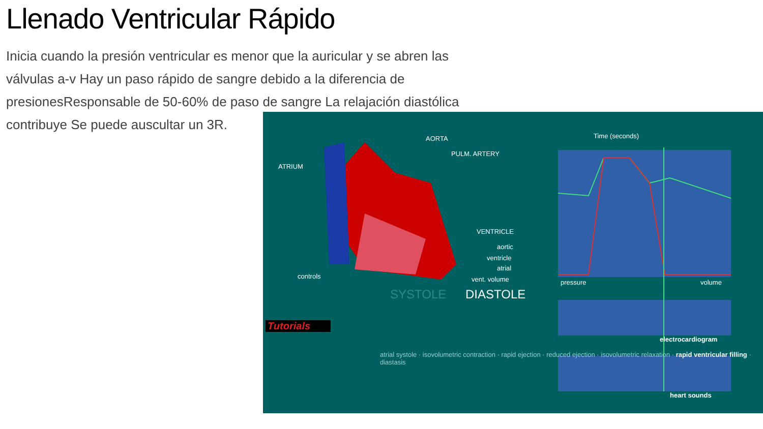Llenado Ventricular Rápido
Inicia cuando la presión ventricular es menor que la auricular y se abren las válvulas a-v Hay un paso rápido de sangre debido a la diferencia de presionesResponsable de 50-60% de paso de sangre La relajación diastólica contribuye Se puede auscultar un 3R.
AORTA
PULM. ARTERY
ATRIUM
VENTRICLE
Time (seconds)
aortic
ventricle
atrial
vent. volume controls
Tutorials
SYSTOLE DIASTOLE
pressure volume
electrocardiogram
heart sounds
atrial systole · isovolumetric contraction · rapid ejection · reduced ejection · isovolumetric relaxation · rapid ventricular filling · diastasis